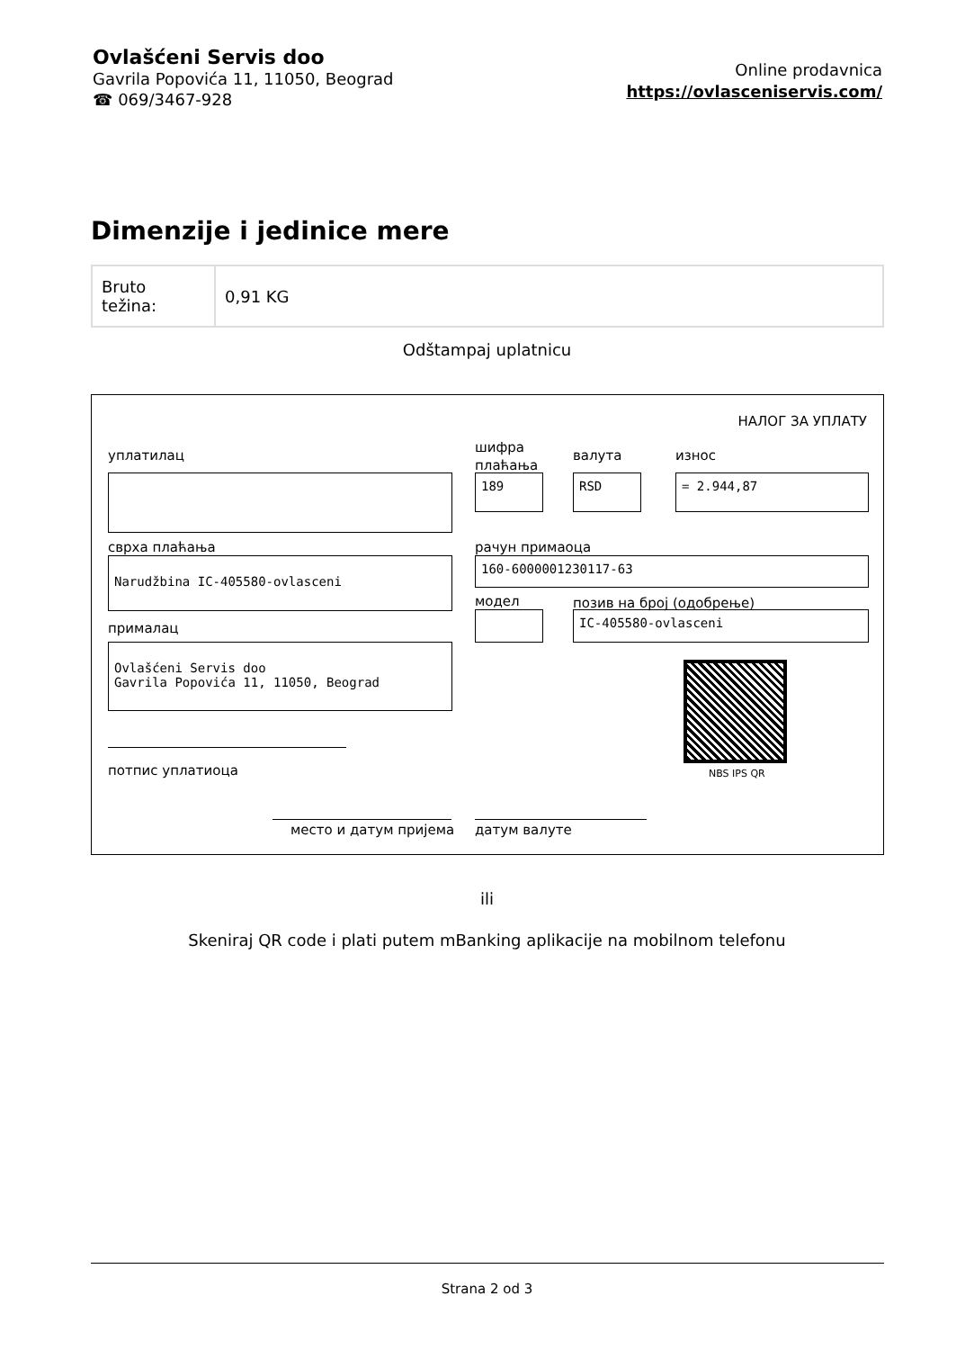Ovlašćeni Servis doo
Gavrila Popovića 11, 11050, Beograd
☎ 069/3467-928
Online prodavnica
https://ovlasceniservis.com/
Dimenzije i jedinice mere
| Bruto težina: | 0,91 KG |
Odštampaj uplatnicu
НАЛОГ ЗА УПЛАТУ
уплатилац
шифра
плаћања
валута износ
189 RSD = 2.944,87
сврха плаћања рачун примаоца
Narudžbina IC-405580-ovlasceni 160-6000001230117-63
модел позив на број (одобрење)
IC-405580-ovlasceni
прималац
Ovlašćeni Servis doo
Gavrila Popovića 11, 11050, Beograd
NBS IPS QR
потпис уплатиоца
место и датум пријема датум валуте
ili
Skeniraj QR code i plati putem mBanking aplikacije na mobilnom telefonu
Strana 2 od 3